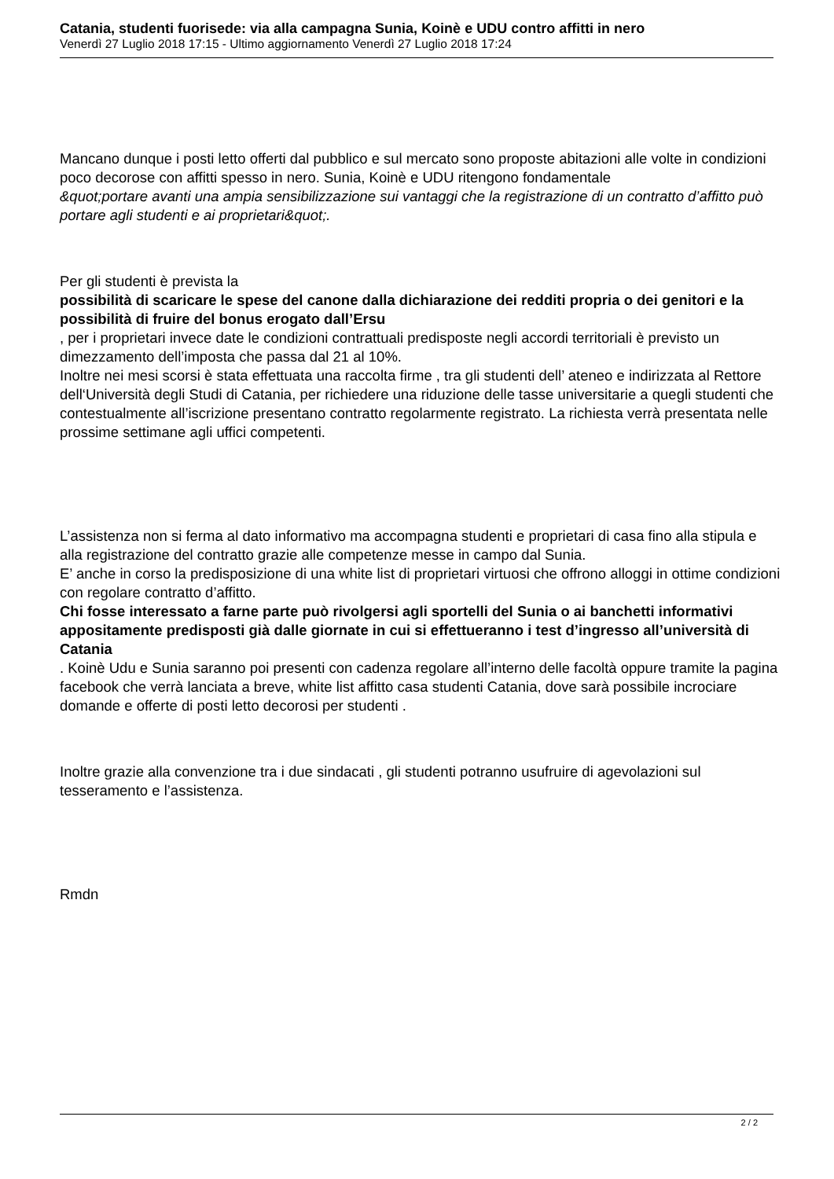Catania, studenti fuorisede: via alla campagna Sunia, Koinè e UDU contro affitti in nero
Venerdì 27 Luglio 2018 17:15 - Ultimo aggiornamento Venerdì 27 Luglio 2018 17:24
Mancano dunque i posti letto offerti dal pubblico e sul mercato sono proposte abitazioni alle volte in condizioni poco decorose con affitti spesso in nero. Sunia, Koinè e UDU ritengono fondamentale
&quot;portare avanti una ampia sensibilizzazione sui vantaggi che la registrazione di un contratto d’affitto può portare agli studenti e ai proprietari&quot;.
Per gli studenti è prevista la
possibilità di scaricare le spese del canone dalla dichiarazione dei redditi propria o dei genitori e la possibilità di fruire del bonus erogato dall’Ersu
, per i proprietari invece date le condizioni contrattuali predisposte negli accordi territoriali è previsto un dimezzamento dell’imposta che passa dal 21 al 10%.
Inoltre nei mesi scorsi è stata effettuata una raccolta firme , tra gli studenti dell’ ateneo e indirizzata al Rettore dell‘Università degli Studi di Catania, per richiedere una riduzione delle tasse universitarie a quegli studenti che contestualmente all’iscrizione presentano contratto regolarmente registrato. La richiesta verrà presentata nelle prossime settimane agli uffici competenti.
L’assistenza non si ferma al dato informativo ma accompagna studenti e proprietari di casa fino alla stipula e alla registrazione del contratto grazie alle competenze messe in campo dal Sunia.
E’ anche in corso la predisposizione di una white list di proprietari virtuosi che offrono alloggi in ottime condizioni con regolare contratto d’affitto.
Chi fosse interessato a farne parte può rivolgersi agli sportelli del Sunia o ai banchetti informativi appositamente predisposti già dalle giornate in cui si effettueranno i test d’ingresso all’università di Catania
. Koinè Udu e Sunia saranno poi presenti con cadenza regolare all’interno delle facoltà oppure tramite la pagina facebook che verrà lanciata a breve, white list affitto casa studenti Catania, dove sarà possibile incrociare domande e offerte di posti letto decorosi per studenti .
Inoltre grazie alla convenzione tra i due sindacati , gli studenti potranno usufruire di agevolazioni sul tesseramento e l’assistenza.
Rmdn
2 / 2